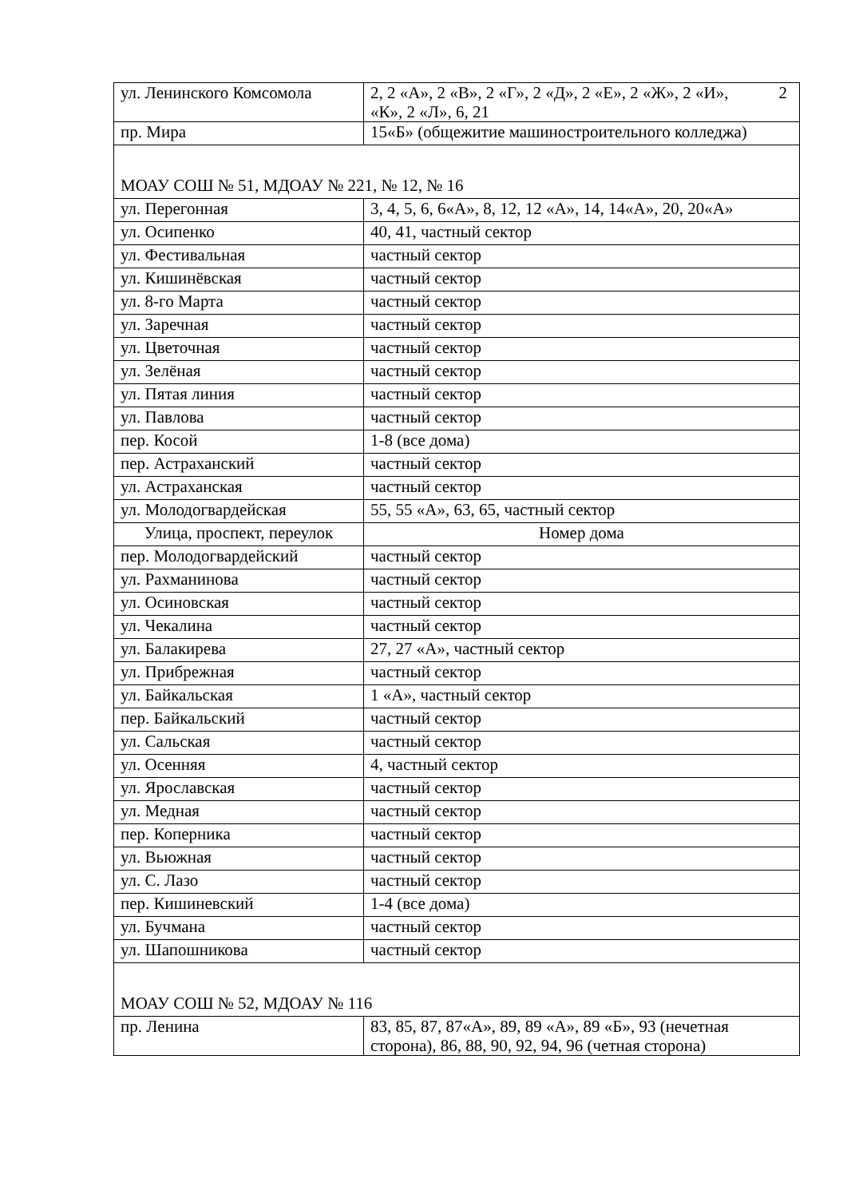| ул. Ленинского Комсомола | 2, 2 «А», 2 «В», 2 «Г», 2 «Д», 2 «Е», 2 «Ж», 2 «И», 2 «К», 2 «Л», 6, 21 |
| пр. Мира | 15«Б» (общежитие машиностроительного колледжа) |
| МОАУ СОШ № 51, МДОАУ № 221, № 12, № 16 | |
| ул. Перегонная | 3, 4, 5, 6, 6«А», 8, 12, 12 «А», 14, 14«А», 20, 20«А» |
| ул. Осипенко | 40, 41, частный сектор |
| ул. Фестивальная | частный сектор |
| ул. Кишинёвская | частный сектор |
| ул. 8-го Марта | частный сектор |
| ул. Заречная | частный сектор |
| ул. Цветочная | частный сектор |
| ул. Зелёная | частный сектор |
| ул. Пятая линия | частный сектор |
| ул. Павлова | частный сектор |
| пер. Косой | 1-8 (все дома) |
| пер. Астраханский | частный сектор |
| ул. Астраханская | частный сектор |
| ул. Молодогвардейская | 55, 55 «А», 63, 65, частный сектор |
| Улица, проспект, переулок | Номер дома |
| пер. Молодогвардейский | частный сектор |
| ул. Рахманинова | частный сектор |
| ул. Осиновская | частный сектор |
| ул. Чекалина | частный сектор |
| ул. Балакирева | 27, 27 «А», частный сектор |
| ул. Прибрежная | частный сектор |
| ул. Байкальская | 1 «А», частный сектор |
| пер. Байкальский | частный сектор |
| ул. Сальская | частный сектор |
| ул. Осенняя | 4, частный сектор |
| ул. Ярославская | частный сектор |
| ул. Медная | частный сектор |
| пер. Коперника | частный сектор |
| ул. Вьюжная | частный сектор |
| ул. С. Лазо | частный сектор |
| пер. Кишиневский | 1-4 (все дома) |
| ул. Бучмана | частный сектор |
| ул. Шапошникова | частный сектор |
| МОАУ СОШ № 52, МДОАУ № 116 | |
| пр. Ленина | 83, 85, 87, 87«А», 89, 89 «А», 89 «Б», 93 (нечетная сторона), 86, 88, 90, 92, 94, 96 (четная сторона) |